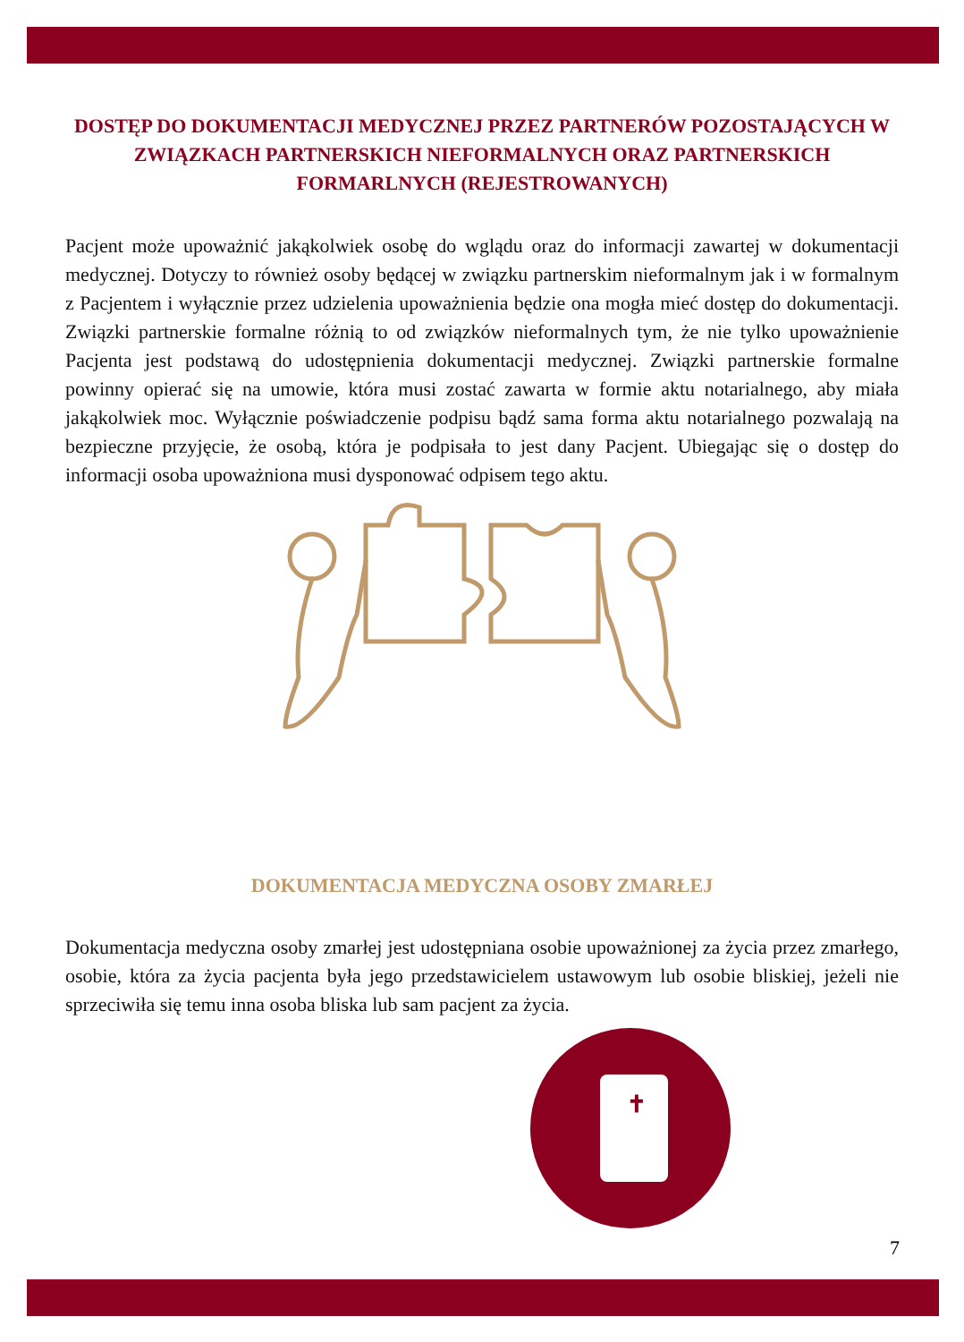DOSTĘP DO DOKUMENTACJI MEDYCZNEJ PRZEZ PARTNERÓW POZOSTAJĄCYCH W ZWIĄZKACH PARTNERSKICH NIEFORMALNYCH ORAZ PARTNERSKICH FORMARLNYCH (REJESTROWANYCH)
Pacjent może upoważnić jakąkolwiek osobę do wglądu oraz do informacji zawartej w dokumentacji medycznej. Dotyczy to również osoby będącej w związku partnerskim nieformalnym jak i w formalnym z Pacjentem i wyłącznie przez udzielenia upoważnienia będzie ona mogła mieć dostęp do dokumentacji. Związki partnerskie formalne różnią to od związków nieformalnych tym, że nie tylko upoważnienie Pacjenta jest podstawą do udostępnienia dokumentacji medycznej. Związki partnerskie formalne powinny opierać się na umowie, która musi zostać zawarta w formie aktu notarialnego, aby miała jakąkolwiek moc. Wyłącznie poświadczenie podpisu bądź sama forma aktu notarialnego pozwalają na bezpieczne przyjęcie, że osobą, która je podpisała to jest dany Pacjent. Ubiegając się o dostęp do informacji osoba upoważniona musi dysponować odpisem tego aktu.
DOKUMENTACJA MEDYCZNA OSOBY ZMARŁEJ
Dokumentacja medyczna osoby zmarłej jest udostępniana osobie upoważnionej za życia przez zmarłego, osobie, która za życia pacjenta była jego przedstawicielem ustawowym lub osobie bliskiej, jeżeli nie sprzeciwiła się temu inna osoba bliska lub sam pacjent za życia.
✝
7